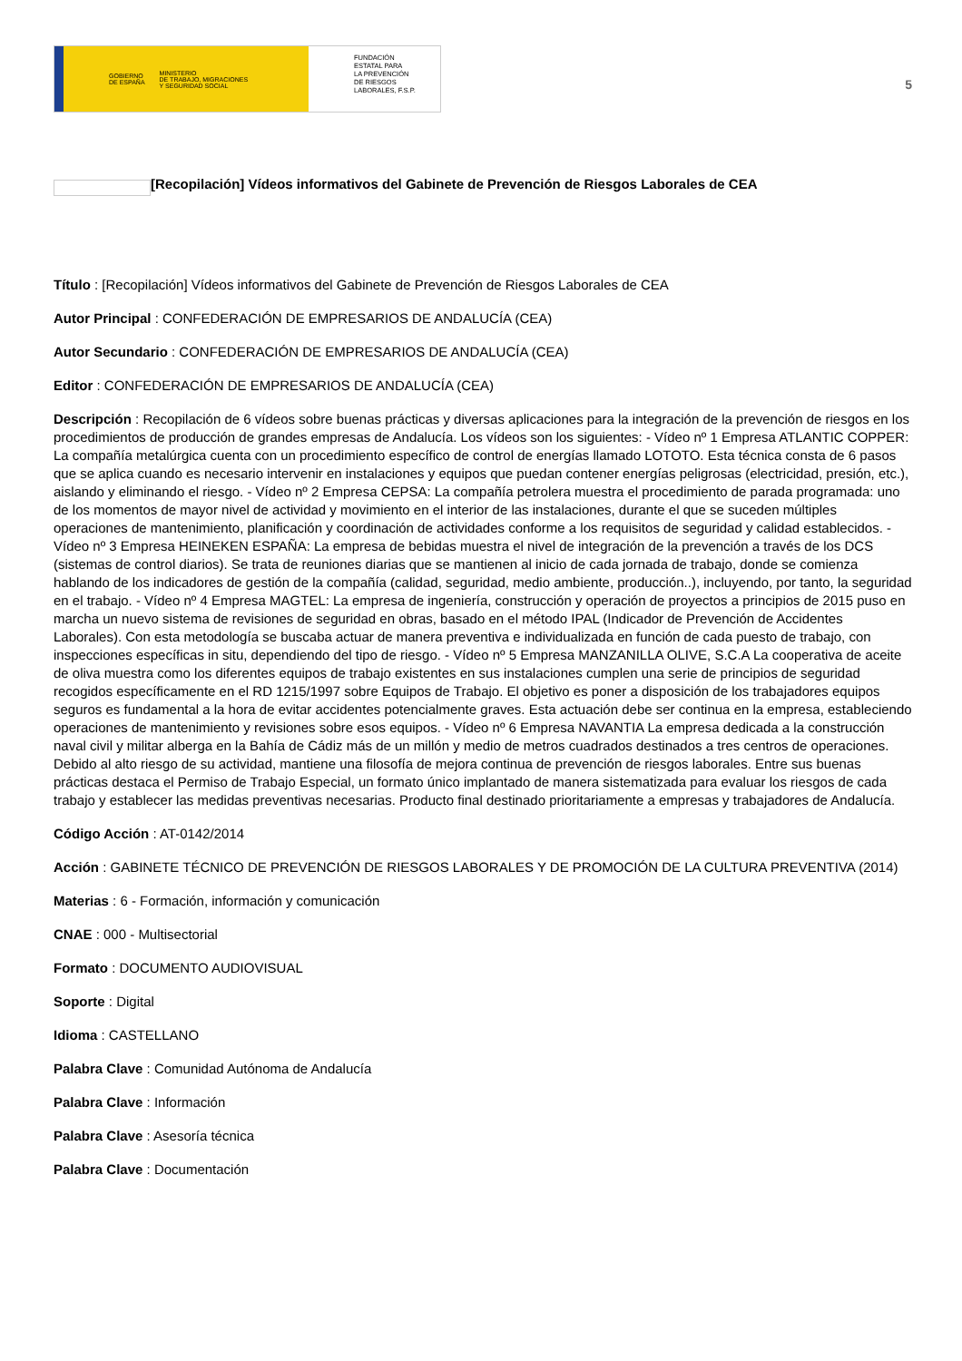GOBIERNO
DE ESPAÑA MINISTERIO
DE TRABAJO, MIGRACIONES
Y SEGURIDAD SOCIAL
FUNDACIÓN
ESTATAL PARA
LA PREVENCIÓN
DE RIESGOS
LABORALES, F.S.P.
5
[Recopilación] Vídeos informativos del Gabinete de Prevención de Riesgos Laborales de CEA
Título : [Recopilación] Vídeos informativos del Gabinete de Prevención de Riesgos Laborales de CEA
Autor Principal : CONFEDERACIÓN DE EMPRESARIOS DE ANDALUCÍA (CEA)
Autor Secundario : CONFEDERACIÓN DE EMPRESARIOS DE ANDALUCÍA (CEA)
Editor : CONFEDERACIÓN DE EMPRESARIOS DE ANDALUCÍA (CEA)
Descripción : Recopilación de 6 vídeos sobre buenas prácticas y diversas aplicaciones para la integración de la prevención de riesgos en los procedimientos de producción de grandes empresas de Andalucía. Los vídeos son los siguientes: - Vídeo nº 1 Empresa ATLANTIC COPPER: La compañía metalúrgica cuenta con un procedimiento específico de control de energías llamado LOTOTO. Esta técnica consta de 6 pasos que se aplica cuando es necesario intervenir en instalaciones y equipos que puedan contener energías peligrosas (electricidad, presión, etc.), aislando y eliminando el riesgo. - Vídeo nº 2 Empresa CEPSA: La compañía petrolera muestra el procedimiento de parada programada: uno de los momentos de mayor nivel de actividad y movimiento en el interior de las instalaciones, durante el que se suceden múltiples operaciones de mantenimiento, planificación y coordinación de actividades conforme a los requisitos de seguridad y calidad establecidos. - Vídeo nº 3 Empresa HEINEKEN ESPAÑA: La empresa de bebidas muestra el nivel de integración de la prevención a través de los DCS (sistemas de control diarios). Se trata de reuniones diarias que se mantienen al inicio de cada jornada de trabajo, donde se comienza hablando de los indicadores de gestión de la compañía (calidad, seguridad, medio ambiente, producción..), incluyendo, por tanto, la seguridad en el trabajo. - Vídeo nº 4 Empresa MAGTEL: La empresa de ingeniería, construcción y operación de proyectos a principios de 2015 puso en marcha un nuevo sistema de revisiones de seguridad en obras, basado en el método IPAL (Indicador de Prevención de Accidentes Laborales). Con esta metodología se buscaba actuar de manera preventiva e individualizada en función de cada puesto de trabajo, con inspecciones específicas in situ, dependiendo del tipo de riesgo. - Vídeo nº 5 Empresa MANZANILLA OLIVE, S.C.A La cooperativa de aceite de oliva muestra como los diferentes equipos de trabajo existentes en sus instalaciones cumplen una serie de principios de seguridad recogidos específicamente en el RD 1215/1997 sobre Equipos de Trabajo. El objetivo es poner a disposición de los trabajadores equipos seguros es fundamental a la hora de evitar accidentes potencialmente graves. Esta actuación debe ser continua en la empresa, estableciendo operaciones de mantenimiento y revisiones sobre esos equipos. - Vídeo nº 6 Empresa NAVANTIA La empresa dedicada a la construcción naval civil y militar alberga en la Bahía de Cádiz más de un millón y medio de metros cuadrados destinados a tres centros de operaciones. Debido al alto riesgo de su actividad, mantiene una filosofía de mejora continua de prevención de riesgos laborales. Entre sus buenas prácticas destaca el Permiso de Trabajo Especial, un formato único implantado de manera sistematizada para evaluar los riesgos de cada trabajo y establecer las medidas preventivas necesarias. Producto final destinado prioritariamente a empresas y trabajadores de Andalucía.
Código Acción : AT-0142/2014
Acción : GABINETE TÉCNICO DE PREVENCIÓN DE RIESGOS LABORALES Y DE PROMOCIÓN DE LA CULTURA PREVENTIVA (2014)
Materias : 6 - Formación, información y comunicación
CNAE : 000 - Multisectorial
Formato : DOCUMENTO AUDIOVISUAL
Soporte : Digital
Idioma : CASTELLANO
Palabra Clave : Comunidad Autónoma de Andalucía
Palabra Clave : Información
Palabra Clave : Asesoría técnica
Palabra Clave : Documentación